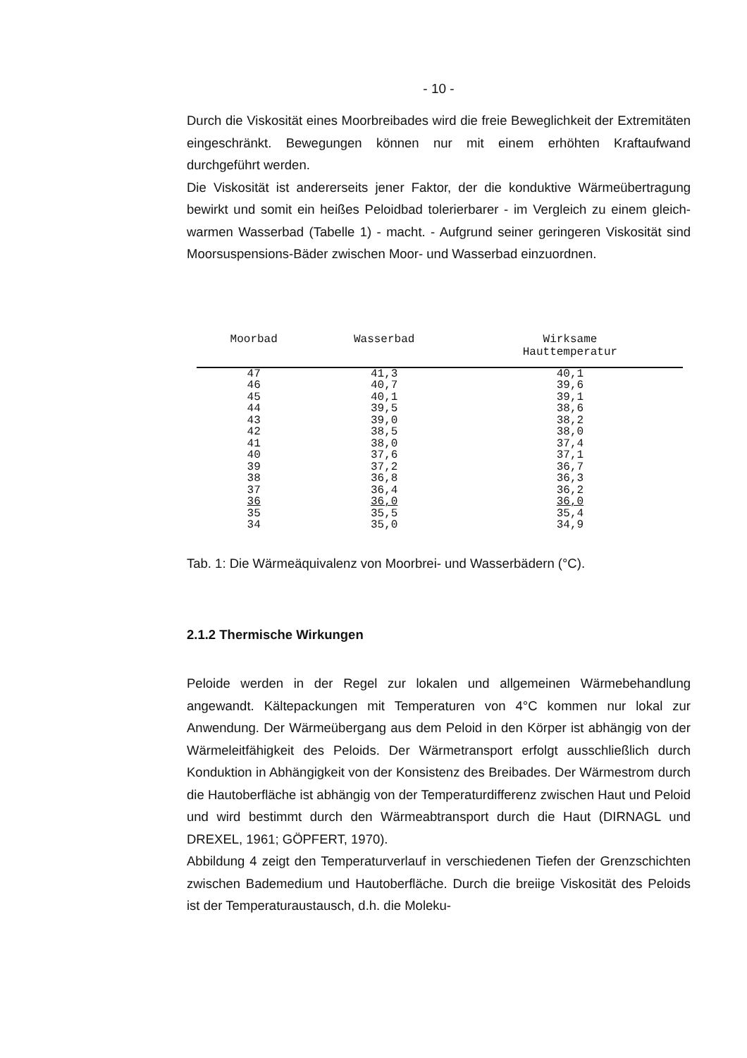- 10 -
Durch die Viskosität eines Moorbreibades wird die freie Beweglichkeit der Extremitäten eingeschränkt. Bewegungen können nur mit einem erhöhten Kraftaufwand durchgeführt werden.
Die Viskosität ist andererseits jener Faktor, der die konduktive Wärmeübertragung bewirkt und somit ein heißes Peloidbad tolerierbarer - im Vergleich zu einem gleich-warmen Wasserbad (Tabelle 1) - macht. - Aufgrund seiner geringeren Viskosität sind Moorsuspensions-Bäder zwischen Moor- und Wasserbad einzuordnen.
| Moorbad | Wasserbad | Wirksame Hauttemperatur |
| --- | --- | --- |
| 47 | 41,3 | 40,1 |
| 46 | 40,7 | 39,6 |
| 45 | 40,1 | 39,1 |
| 44 | 39,5 | 38,6 |
| 43 | 39,0 | 38,2 |
| 42 | 38,5 | 38,0 |
| 41 | 38,0 | 37,4 |
| 40 | 37,6 | 37,1 |
| 39 | 37,2 | 36,7 |
| 38 | 36,8 | 36,3 |
| 37 | 36,4 | 36,2 |
| 36 | 36,0 | 36,0 |
| 35 | 35,5 | 35,4 |
| 34 | 35,0 | 34,9 |
Tab. 1: Die Wärmeäquivalenz von Moorbrei- und Wasserbädern (°C).
2.1.2 Thermische Wirkungen
Peloide werden in der Regel zur lokalen und allgemeinen Wärmebehandlung angewandt. Kältepackungen mit Temperaturen von 4°C kommen nur lokal zur Anwendung. Der Wärmeübergang aus dem Peloid in den Körper ist abhängig von der Wärmeleitfähigkeit des Peloids. Der Wärmetransport erfolgt ausschließlich durch Konduktion in Abhängigkeit von der Konsistenz des Breibades. Der Wärmestrom durch die Hautoberfläche ist abhängig von der Temperaturdifferenz zwischen Haut und Peloid und wird bestimmt durch den Wärmeabtransport durch die Haut (DIRNAGL und DREXEL, 1961; GÖPFERT, 1970).
Abbildung 4 zeigt den Temperaturverlauf in verschiedenen Tiefen der Grenzschichten zwischen Bademedium und Hautoberfläche. Durch die breiige Viskosität des Peloids ist der Temperaturaustausch, d.h. die Moleku-